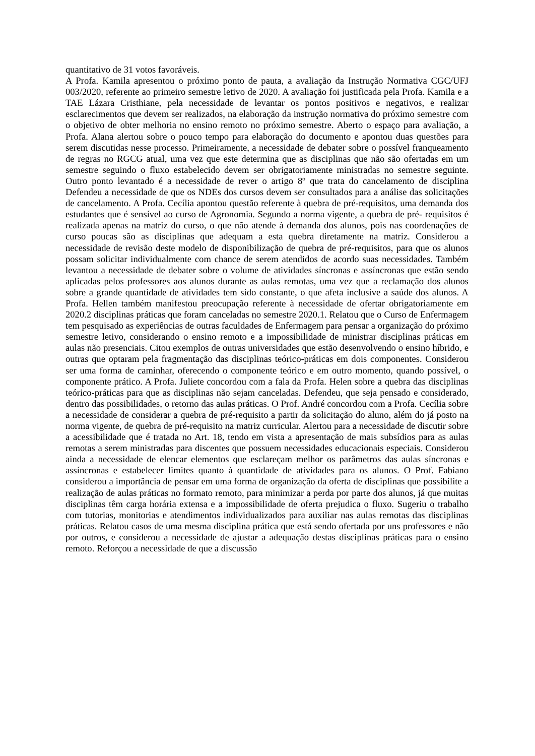quantitativo de 31 votos favoráveis.
A Profa. Kamila apresentou o próximo ponto de pauta, a avaliação da Instrução Normativa CGC/UFJ 003/2020, referente ao primeiro semestre letivo de 2020. A avaliação foi justificada pela Profa. Kamila e a TAE Lázara Cristhiane, pela necessidade de levantar os pontos positivos e negativos, e realizar esclarecimentos que devem ser realizados, na elaboração da instrução normativa do próximo semestre com o objetivo de obter melhoria no ensino remoto no próximo semestre. Aberto o espaço para avaliação, a Profa. Alana alertou sobre o pouco tempo para elaboração do documento e apontou duas questões para serem discutidas nesse processo. Primeiramente, a necessidade de debater sobre o possível franqueamento de regras no RGCG atual, uma vez que este determina que as disciplinas que não são ofertadas em um semestre seguindo o fluxo estabelecido devem ser obrigatoriamente ministradas no semestre seguinte. Outro ponto levantado é a necessidade de rever o artigo 8º que trata do cancelamento de disciplina Defendeu a necessidade de que os NDEs dos cursos devem ser consultados para a análise das solicitações de cancelamento. A Profa. Cecília apontou questão referente à quebra de pré-requisitos, uma demanda dos estudantes que é sensível ao curso de Agronomia. Segundo a norma vigente, a quebra de pré- requisitos é realizada apenas na matriz do curso, o que não atende à demanda dos alunos, pois nas coordenações de curso poucas são as disciplinas que adequam a esta quebra diretamente na matriz. Considerou a necessidade de revisão deste modelo de disponibilização de quebra de pré-requisitos, para que os alunos possam solicitar individualmente com chance de serem atendidos de acordo suas necessidades. Também levantou a necessidade de debater sobre o volume de atividades síncronas e assíncronas que estão sendo aplicadas pelos professores aos alunos durante as aulas remotas, uma vez que a reclamação dos alunos sobre a grande quantidade de atividades tem sido constante, o que afeta inclusive a saúde dos alunos. A Profa. Hellen também manifestou preocupação referente à necessidade de ofertar obrigatoriamente em 2020.2 disciplinas práticas que foram canceladas no semestre 2020.1. Relatou que o Curso de Enfermagem tem pesquisado as experiências de outras faculdades de Enfermagem para pensar a organização do próximo semestre letivo, considerando o ensino remoto e a impossibilidade de ministrar disciplinas práticas em aulas não presenciais. Citou exemplos de outras universidades que estão desenvolvendo o ensino híbrido, e outras que optaram pela fragmentação das disciplinas teórico-práticas em dois componentes. Considerou ser uma forma de caminhar, oferecendo o componente teórico e em outro momento, quando possível, o componente prático. A Profa. Juliete concordou com a fala da Profa. Helen sobre a quebra das disciplinas teórico-práticas para que as disciplinas não sejam canceladas. Defendeu, que seja pensado e considerado, dentro das possibilidades, o retorno das aulas práticas. O Prof. André concordou com a Profa. Cecília sobre a necessidade de considerar a quebra de pré-requisito a partir da solicitação do aluno, além do já posto na norma vigente, de quebra de pré-requisito na matriz curricular. Alertou para a necessidade de discutir sobre a acessibilidade que é tratada no Art. 18, tendo em vista a apresentação de mais subsídios para as aulas remotas a serem ministradas para discentes que possuem necessidades educacionais especiais. Considerou ainda a necessidade de elencar elementos que esclareçam melhor os parâmetros das aulas síncronas e assíncronas e estabelecer limites quanto à quantidade de atividades para os alunos. O Prof. Fabiano considerou a importância de pensar em uma forma de organização da oferta de disciplinas que possibilite a realização de aulas práticas no formato remoto, para minimizar a perda por parte dos alunos, já que muitas disciplinas têm carga horária extensa e a impossibilidade de oferta prejudica o fluxo. Sugeriu o trabalho com tutorias, monitorias e atendimentos individualizados para auxiliar nas aulas remotas das disciplinas práticas. Relatou casos de uma mesma disciplina prática que está sendo ofertada por uns professores e não por outros, e considerou a necessidade de ajustar a adequação destas disciplinas práticas para o ensino remoto. Reforçou a necessidade de que a discussão